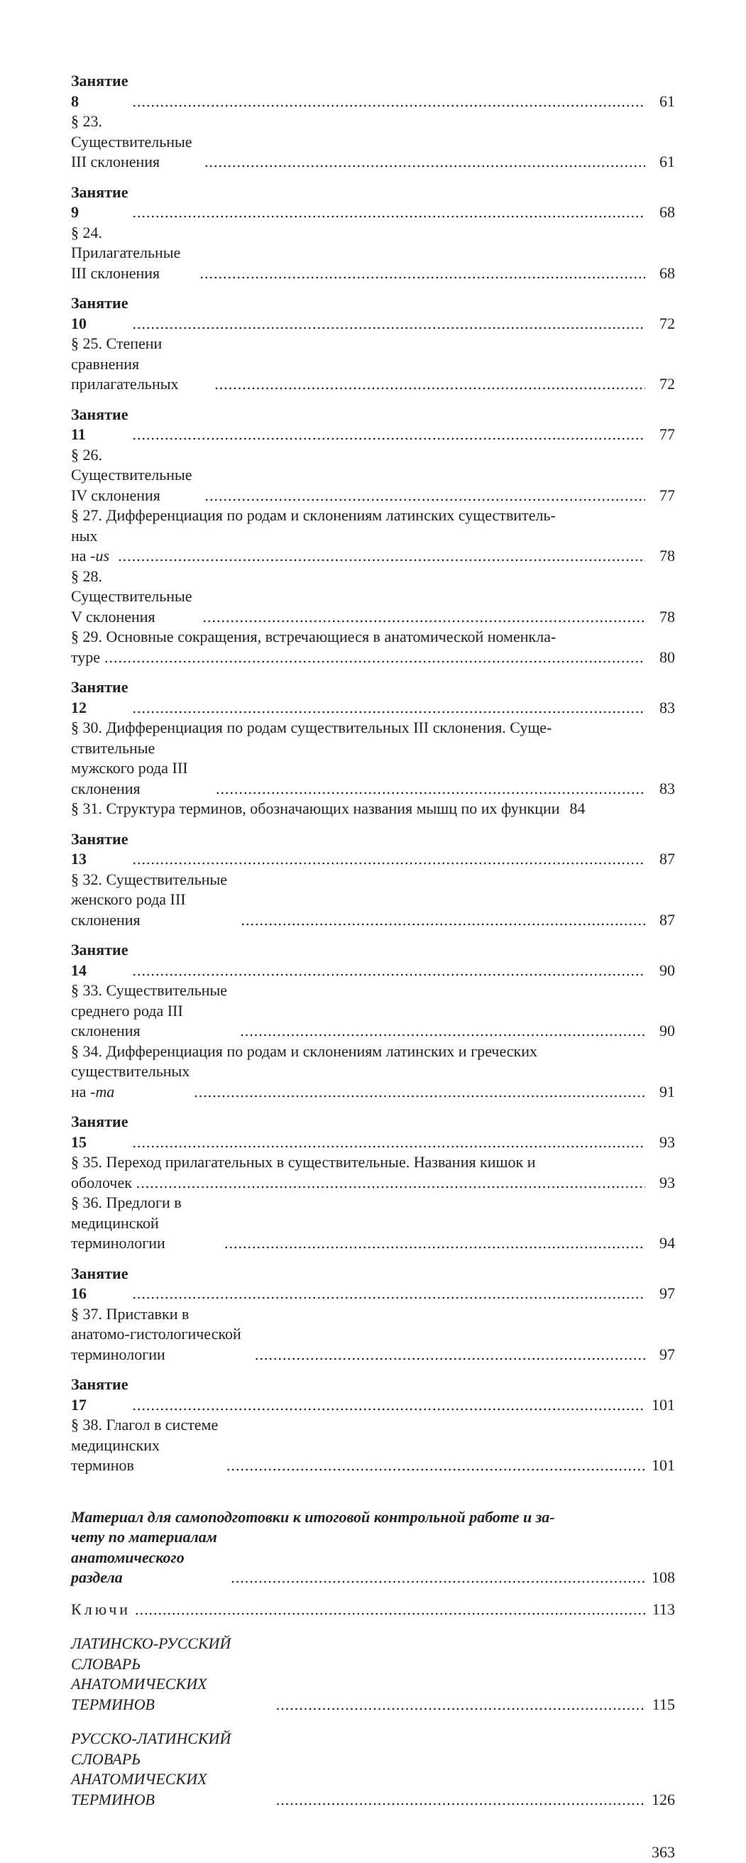Занятие 8 61
§ 23. Существительные III склонения 61
Занятие 9 68
§ 24. Прилагательные III склонения 68
Занятие 10 72
§ 25. Степени сравнения прилагательных 72
Занятие 11 77
§ 26. Существительные IV склонения 77
§ 27. Дифференциация по родам и склонениям латинских существитель-
ных на -us 78
§ 28. Существительные V склонения 78
§ 29. Основные сокращения, встречающиеся в анатомической номенкла-
туре 80
Занятие 12 83
§ 30. Дифференциация по родам существительных III склонения. Суще-
ствительные мужского рода III склонения 83
§ 31. Структура терминов, обозначающих названия мышц по их функции 84
Занятие 13 87
§ 32. Существительные женского рода III склонения 87
Занятие 14 90
§ 33. Существительные среднего рода III склонения 90
§ 34. Дифференциация по родам и склонениям латинских и греческих
существительных на -ma 91
Занятие 15 93
§ 35. Переход прилагательных в существительные. Названия кишок и
оболочек 93
§ 36. Предлоги в медицинской терминологии 94
Занятие 16 97
§ 37. Приставки в анатомо-гистологической терминологии 97
Занятие 17 101
§ 38. Глагол в системе медицинских терминов 101
Материал для самоподготовки к итоговой контрольной работе и за-
чету по материалам анатомического раздела 108
Ключи 113
ЛАТИНСКО-РУССКИЙ СЛОВАРЬ АНАТОМИЧЕСКИХ ТЕРМИНОВ 115
РУССКО-ЛАТИНСКИЙ СЛОВАРЬ АНАТОМИЧЕСКИХ ТЕРМИНОВ 126
363